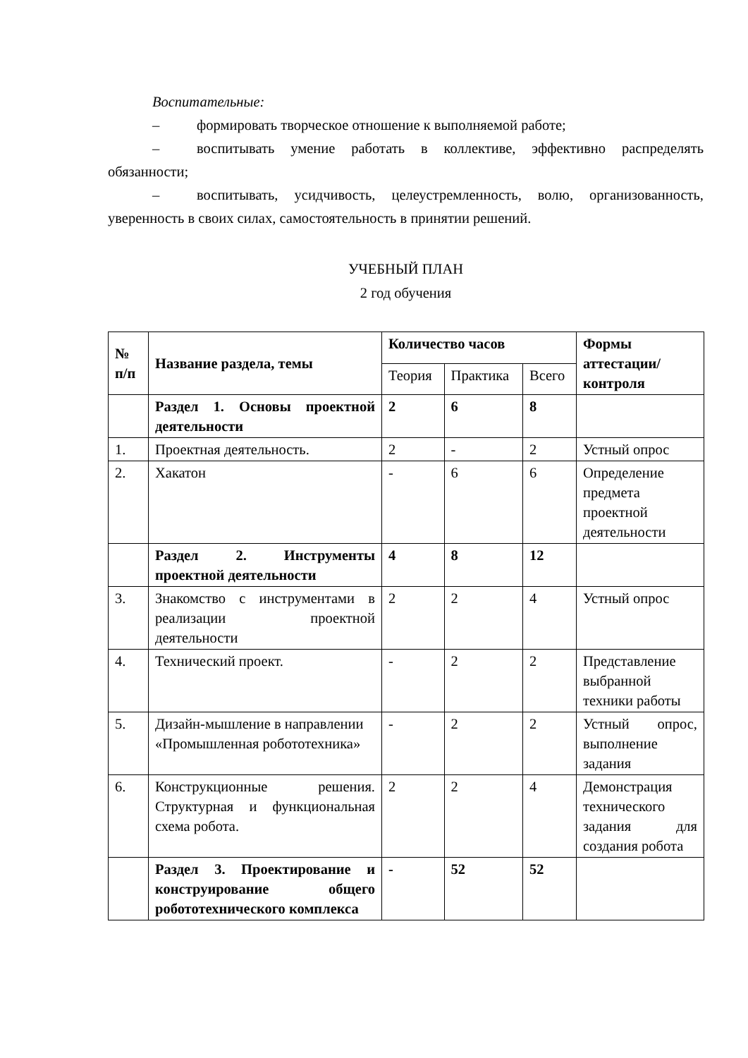Воспитательные:
– формировать творческое отношение к выполняемой работе;
– воспитывать умение работать в коллективе, эффективно распределять обязанности;
– воспитывать, усидчивость, целеустремленность, волю, организованность, уверенность в своих силах, самостоятельность в принятии решений.
УЧЕБНЫЙ ПЛАН
2 год обучения
| № п/п | Название раздела, темы | Количество часов | | | Формы аттестации/ контроля |
| --- | --- | --- | --- | --- | --- |
| | | Теория | Практика | Всего | |
| | Раздел 1. Основы проектной деятельности | 2 | 6 | 8 | |
| 1. | Проектная деятельность. | 2 | - | 2 | Устный опрос |
| 2. | Хакатон | - | 6 | 6 | Определение предмета проектной деятельности |
| | Раздел 2. Инструменты проектной деятельности | 4 | 8 | 12 | |
| 3. | Знакомство с инструментами в реализации проектной деятельности | 2 | 2 | 4 | Устный опрос |
| 4. | Технический проект. | - | 2 | 2 | Представление выбранной техники работы |
| 5. | Дизайн-мышление в направлении «Промышленная робототехника» | - | 2 | 2 | Устный опрос, выполнение задания |
| 6. | Конструкционные решения. Структурная и функциональная схема робота. | 2 | 2 | 4 | Демонстрация технического задания для создания робота |
| | Раздел 3. Проектирование и конструирование общего робототехнического комплекса | - | 52 | 52 | |